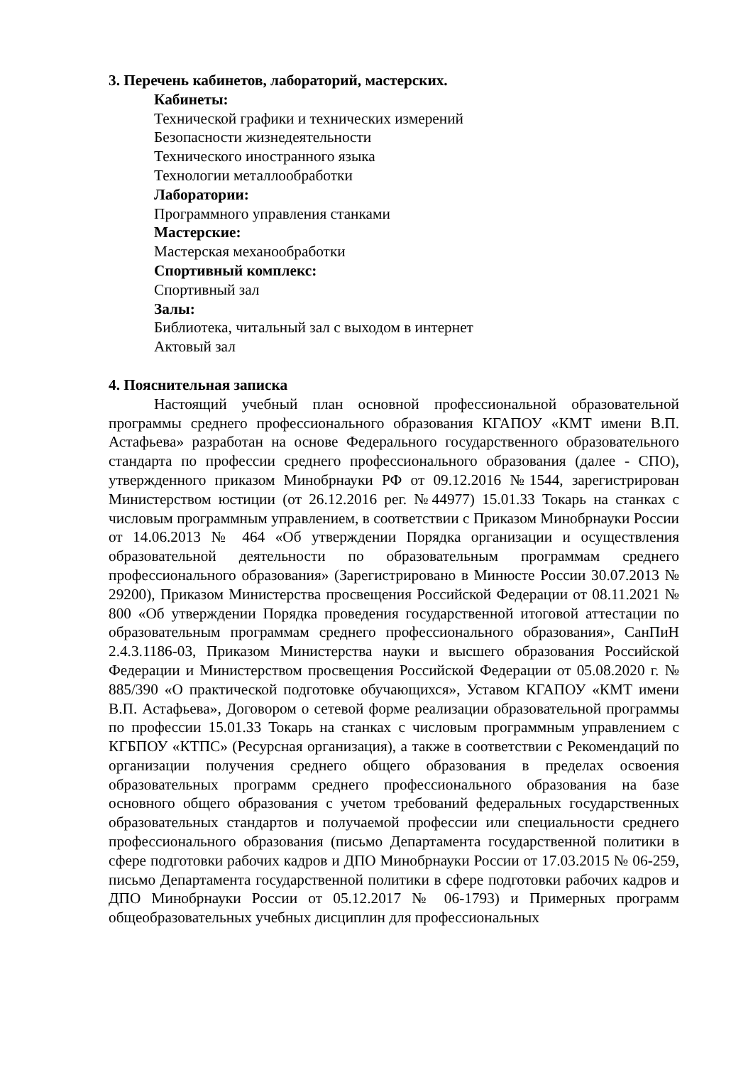3. Перечень кабинетов, лабораторий, мастерских.
Кабинеты:
Технической графики и технических измерений
Безопасности жизнедеятельности
Технического иностранного языка
Технологии металлообработки
Лаборатории:
Программного управления станками
Мастерские:
Мастерская механообработки
Спортивный комплекс:
Спортивный зал
Залы:
Библиотека, читальный зал с выходом в интернет
Актовый зал
4. Пояснительная записка
Настоящий учебный план основной профессиональной образовательной программы среднего профессионального образования КГАПОУ «КМТ имени В.П. Астафьева» разработан на основе Федерального государственного образовательного стандарта по профессии среднего профессионального образования (далее - СПО), утвержденного приказом Минобрнауки РФ от 09.12.2016 №1544, зарегистрирован Министерством юстиции (от 26.12.2016 рег. №44977) 15.01.33 Токарь на станках с числовым программным управлением, в соответствии с Приказом Минобрнауки России от 14.06.2013 № 464 «Об утверждении Порядка организации и осуществления образовательной деятельности по образовательным программам среднего профессионального образования» (Зарегистрировано в Минюсте России 30.07.2013 № 29200), Приказом Министерства просвещения Российской Федерации от 08.11.2021 № 800 «Об утверждении Порядка проведения государственной итоговой аттестации по образовательным программам среднего профессионального образования», СанПиН 2.4.3.1186-03, Приказом Министерства науки и высшего образования Российской Федерации и Министерством просвещения Российской Федерации от 05.08.2020 г. № 885/390 «О практической подготовке обучающихся», Уставом КГАПОУ «КМТ имени В.П. Астафьева», Договором о сетевой форме реализации образовательной программы по профессии 15.01.33 Токарь на станках с числовым программным управлением с КГБПОУ «КТПС» (Ресурсная организация), а также в соответствии с Рекомендаций по организации получения среднего общего образования в пределах освоения образовательных программ среднего профессионального образования на базе основного общего образования с учетом требований федеральных государственных образовательных стандартов и получаемой профессии или специальности среднего профессионального образования (письмо Департамента государственной политики в сфере подготовки рабочих кадров и ДПО Минобрнауки России от 17.03.2015 № 06-259, письмо Департамента государственной политики в сфере подготовки рабочих кадров и ДПО Минобрнауки России от 05.12.2017 № 06-1793) и Примерных программ общеобразовательных учебных дисциплин для профессиональных